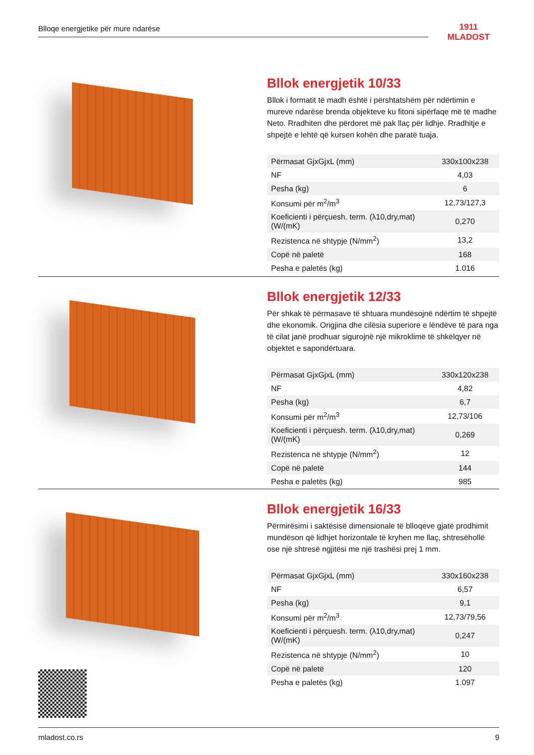Blloqe energjetike për mure ndarëse
1911
MLADOST
Bllok energjetik 10/33
Bllok i formatit të madh është i përshtatshëm për ndërtimin e mureve ndarëse brenda objekteve ku fitoni sipërfaqe më të madhe Neto. Rradhiten dhe përdoret më pak llaç për lidhje. Rradhitje e shpejtë e lehtë që kursen kohën dhe paratë tuaja.
| Përmasat GjxGjxL (mm) | 330x100x238 |
| NF | 4,03 |
| Pesha (kg) | 6 |
| Konsumi për m<sup>2</sup>/m<sup>3</sup> | 12,73/127,3 |
| Koeficienti i përçuesh. term. (λ10,dry,mat)(W/(mK) | 0,270 |
| Rezistenca në shtypje (N/mm<sup>2</sup>) | 13,2 |
| Copë në paletë | 168 |
| Pesha e paletës (kg) | 1.016 |
Bllok energjetik 12/33
Për shkak të përmasave të shtuara mundësojnë ndërtim të shpejtë dhe ekonomik. Origjina dhe cilësia superiore e lëndëve të para nga të cilat janë prodhuar sigurojnë një mikroklimë të shkëlqyer në objektet e sapondërtuara.
| Përmasat GjxGjxL (mm) | 330x120x238 |
| NF | 4,82 |
| Pesha (kg) | 6,7 |
| Konsumi për m<sup>2</sup>/m<sup>3</sup> | 12,73/106 |
| Koeficienti i përçuesh. term. (λ10,dry,mat)(W/(mK) | 0,269 |
| Rezistenca në shtypje (N/mm<sup>2</sup>) | 12 |
| Copë në paletë | 144 |
| Pesha e paletës (kg) | 985 |
Bllok energjetik 16/33
Përmirësimi i saktësisë dimensionale të blloqeve gjatë prodhimit mundëson që lidhjet horizontale të kryhen me llaç, shtresëhollë ose një shtresë ngjitësi me një trashësi prej 1 mm.
| Përmasat GjxGjxL (mm) | 330x160x238 |
| NF | 6,57 |
| Pesha (kg) | 9,1 |
| Konsumi për m<sup>2</sup>/m<sup>3</sup> | 12,73/79,56 |
| Koeficienti i përçuesh. term. (λ10,dry,mat)(W/(mK) | 0,247 |
| Rezistenca në shtypje (N/mm<sup>2</sup>) | 10 |
| Copë në paletë | 120 |
| Pesha e paletës (kg) | 1.097 |
mladost.co.rs 9